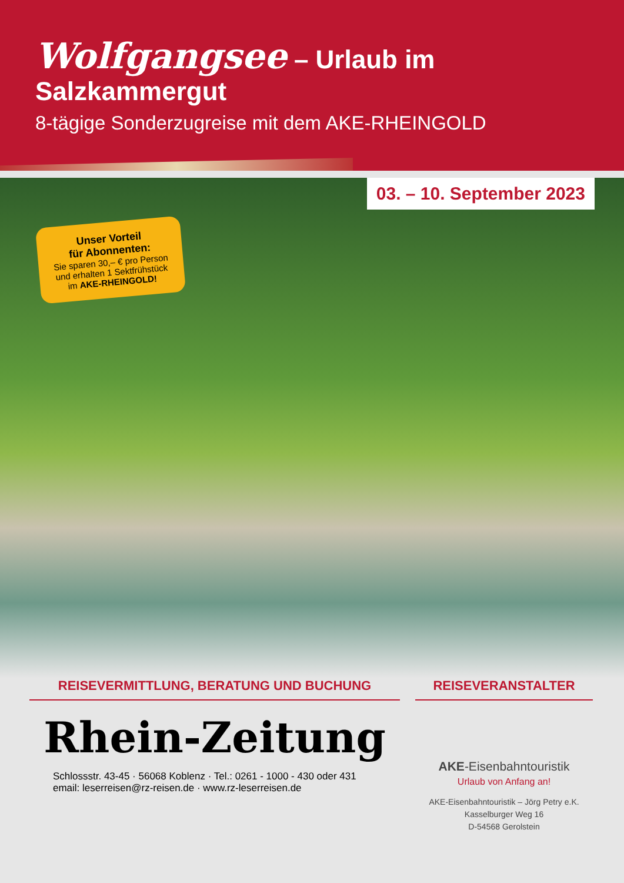Wolfgangsee – Urlaub im Salzkammergut
8-tägige Sonderzugreise mit dem AKE-RHEINGOLD
03. – 10. September 2023
Unser Vorteil
für Abonnenten:
Sie sparen 30,– € pro Person und erhalten 1 Sektfrühstück im AKE-RHEINGOLD!
REISEVERMITTLUNG, BERATUNG UND BUCHUNG
Rhein-Zeitung
Schlossstr. 43-45 · 56068 Koblenz · Tel.: 0261 - 1000 - 430 oder 431
email: leserreisen@rz-reisen.de · www.rz-leserreisen.de
REISEVERANSTALTER
AKE-Eisenbahntouristik
Urlaub von Anfang an!
AKE-Eisenbahntouristik – Jörg Petry e.K.
Kasselburger Weg 16
D-54568 Gerolstein